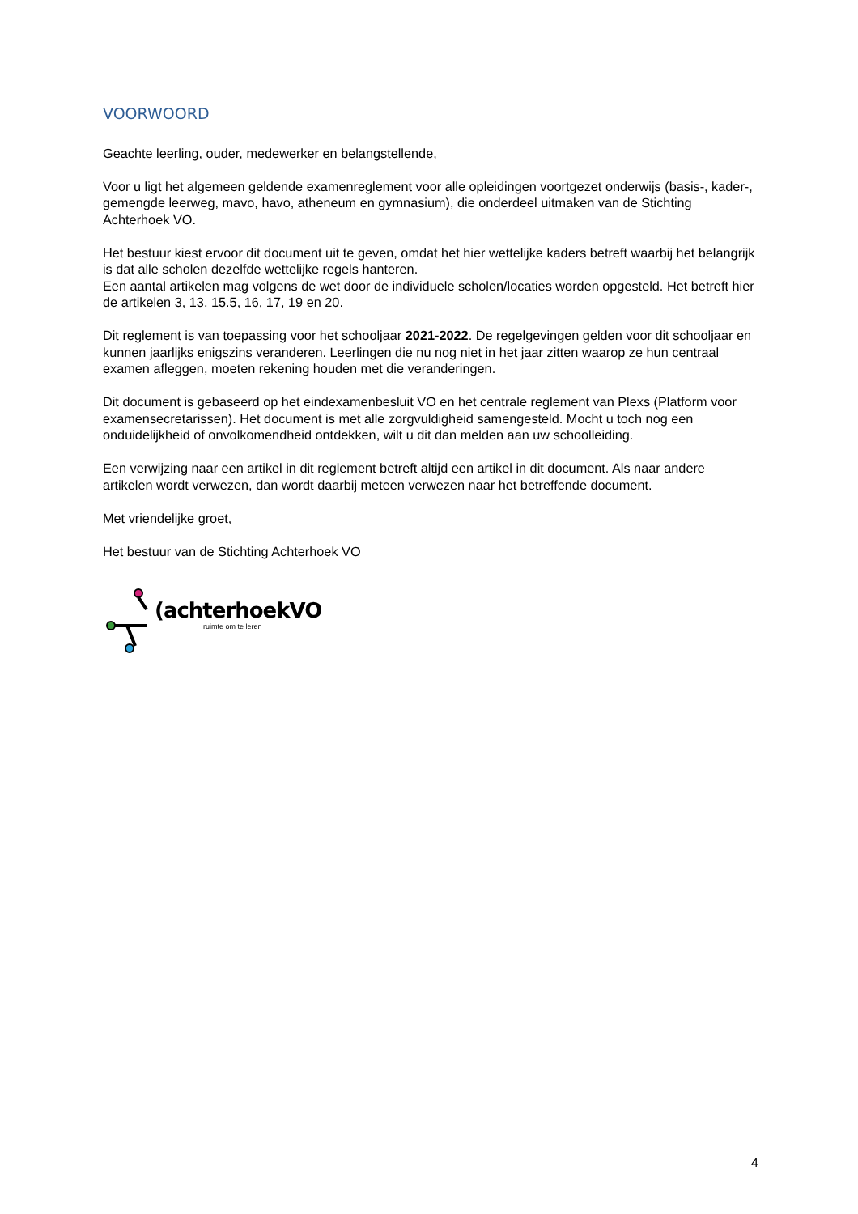VOORWOORD
Geachte leerling, ouder, medewerker en belangstellende,
Voor u ligt het algemeen geldende examenreglement voor alle opleidingen voortgezet onderwijs (basis-, kader-, gemengde leerweg, mavo, havo, atheneum en gymnasium), die onderdeel uitmaken van de Stichting Achterhoek VO.
Het bestuur kiest ervoor dit document uit te geven, omdat het hier wettelijke kaders betreft waarbij het belangrijk is dat alle scholen dezelfde wettelijke regels hanteren.
Een aantal artikelen mag volgens de wet door de individuele scholen/locaties worden opgesteld. Het betreft hier de artikelen 3, 13, 15.5, 16, 17, 19 en 20.
Dit reglement is van toepassing voor het schooljaar 2021-2022. De regelgevingen gelden voor dit schooljaar en kunnen jaarlijks enigszins veranderen. Leerlingen die nu nog niet in het jaar zitten waarop ze hun centraal examen afleggen, moeten rekening houden met die veranderingen.
Dit document is gebaseerd op het eindexamenbesluit VO en het centrale reglement van Plexs (Platform voor examensecretarissen). Het document is met alle zorgvuldigheid samengesteld. Mocht u toch nog een onduidelijkheid of onvolkomendheid ontdekken, wilt u dit dan melden aan uw schoolleiding.
Een verwijzing naar een artikel in dit reglement betreft altijd een artikel in dit document. Als naar andere artikelen wordt verwezen, dan wordt daarbij meteen verwezen naar het betreffende document.
Met vriendelijke groet,
Het bestuur van de Stichting Achterhoek VO
(achterhoekVO
ruimte om te leren
4